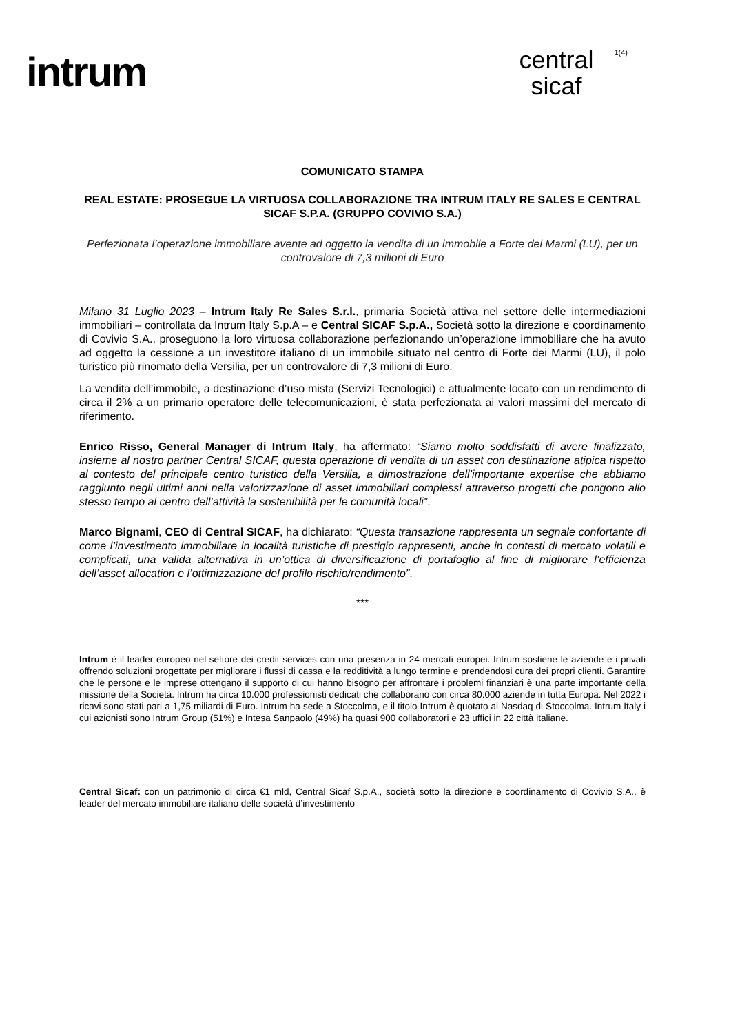intrum
central
sicaf
1(4)
COMUNICATO STAMPA
REAL ESTATE: PROSEGUE LA VIRTUOSA COLLABORAZIONE TRA INTRUM ITALY RE SALES E CENTRAL SICAF S.P.A. (GRUPPO COVIVIO S.A.)
Perfezionata l’operazione immobiliare avente ad oggetto la vendita di un immobile a Forte dei Marmi (LU), per un controvalore di 7,3 milioni di Euro
Milano 31 Luglio 2023 – Intrum Italy Re Sales S.r.l., primaria Società attiva nel settore delle intermediazioni immobiliari – controllata da Intrum Italy S.p.A – e Central SICAF S.p.A., Società sotto la direzione e coordinamento di Covivio S.A., proseguono la loro virtuosa collaborazione perfezionando un’operazione immobiliare che ha avuto ad oggetto la cessione a un investitore italiano di un immobile situato nel centro di Forte dei Marmi (LU), il polo turistico più rinomato della Versilia, per un controvalore di 7,3 milioni di Euro.
La vendita dell’immobile, a destinazione d’uso mista (Servizi Tecnologici) e attualmente locato con un rendimento di circa il 2% a un primario operatore delle telecomunicazioni, è stata perfezionata ai valori massimi del mercato di riferimento.
Enrico Risso, General Manager di Intrum Italy, ha affermato: “Siamo molto soddisfatti di avere finalizzato, insieme al nostro partner Central SICAF, questa operazione di vendita di un asset con destinazione atipica rispetto al contesto del principale centro turistico della Versilia, a dimostrazione dell’importante expertise che abbiamo raggiunto negli ultimi anni nella valorizzazione di asset immobiliari complessi attraverso progetti che pongono allo stesso tempo al centro dell’attività la sostenibilità per le comunità locali”.
Marco Bignami, CEO di Central SICAF, ha dichiarato: “Questa transazione rappresenta un segnale confortante di come l’investimento immobiliare in località turistiche di prestigio rappresenti, anche in contesti di mercato volatili e complicati, una valida alternativa in un’ottica di diversificazione di portafoglio al fine di migliorare l’efficienza dell’asset allocation e l’ottimizzazione del profilo rischio/rendimento”.
***
Intrum è il leader europeo nel settore dei credit services con una presenza in 24 mercati europei. Intrum sostiene le aziende e i privati offrendo soluzioni progettate per migliorare i flussi di cassa e la redditività a lungo termine e prendendosi cura dei propri clienti. Garantire che le persone e le imprese ottengano il supporto di cui hanno bisogno per affrontare i problemi finanziari è una parte importante della missione della Società. Intrum ha circa 10.000 professionisti dedicati che collaborano con circa 80.000 aziende in tutta Europa. Nel 2022 i ricavi sono stati pari a 1,75 miliardi di Euro. Intrum ha sede a Stoccolma, e il titolo Intrum è quotato al Nasdaq di Stoccolma. Intrum Italy i cui azionisti sono Intrum Group (51%) e Intesa Sanpaolo (49%) ha quasi 900 collaboratori e 23 uffici in 22 città italiane.
Central Sicaf: con un patrimonio di circa €1 mld, Central Sicaf S.p.A., società sotto la direzione e coordinamento di Covivio S.A., è leader del mercato immobiliare italiano delle società d’investimento